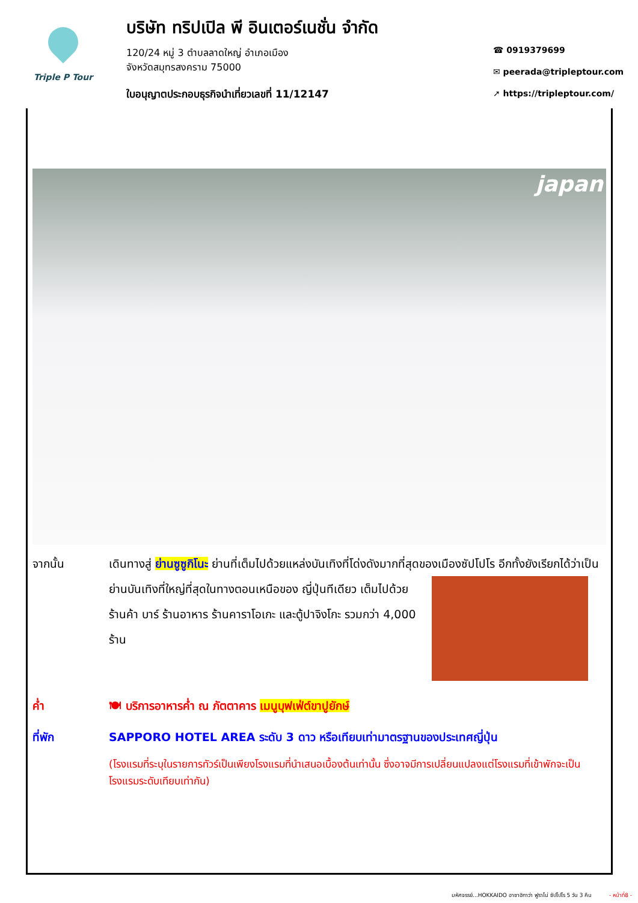Triple P Tour
บริษัท ทริปเปิล พี อินเตอร์เนชั่น จำกัด
120/24 หมู่ 3 ตำบลลาดใหญ่ อำเภอเมือง
จังหวัดสมุทรสงคราม 75000
ใบอนุญาตประกอบธุรกิจนำเที่ยวเลขที่ 11/12147
☎ 0919379699
✉ peerada@tripleptour.com
➚ https://tripleptour.com/
japan
จากนั้น เดินทางสู่ ย่านซูซูกิโนะ ย่านที่เต็มไปด้วยแหล่งบันเทิงที่โด่งดังมากที่สุดของเมืองซัปโปโร อีกทั้งยัง
เรียกได้ว่าเป็นย่านบันเทิงที่ใหญ่ที่สุดในทางตอนเหนือของ ญี่ปุ่นทีเดียว เต็มไปด้วยร้านค้า บาร์ ร้านอาหาร ร้านคาราโอเกะ และตู้ปาจิงโกะ รวมกว่า 4,000 ร้าน
ค่ำ 🍽 บริการอาหารค่ำ ณ ภัตตาคาร เมนูบุฟเฟ่ต์ขาปูยักษ์
ที่พัก SAPPORO HOTEL AREA ระดับ 3 ดาว หรือเทียบเท่ามาตรฐานของประเทศญี่ปุ่น
(โรงแรมที่ระบุในรายการทัวร์เป็นเพียงโรงแรมที่นำเสนอเบื้องต้นเท่านั้น ซึ่งอาจมีการเปลี่ยนแปลงแต่โรงแรมที่เข้าพักจะเป็นโรงแรมระดับเทียบเท่ากัน)
มหัศจรรย์...HOKKAIDO อาซาฮิกาว่า ฟูราโน่ ซัปโปโร 5 วัน 3 คืน - หน้าที่8 -